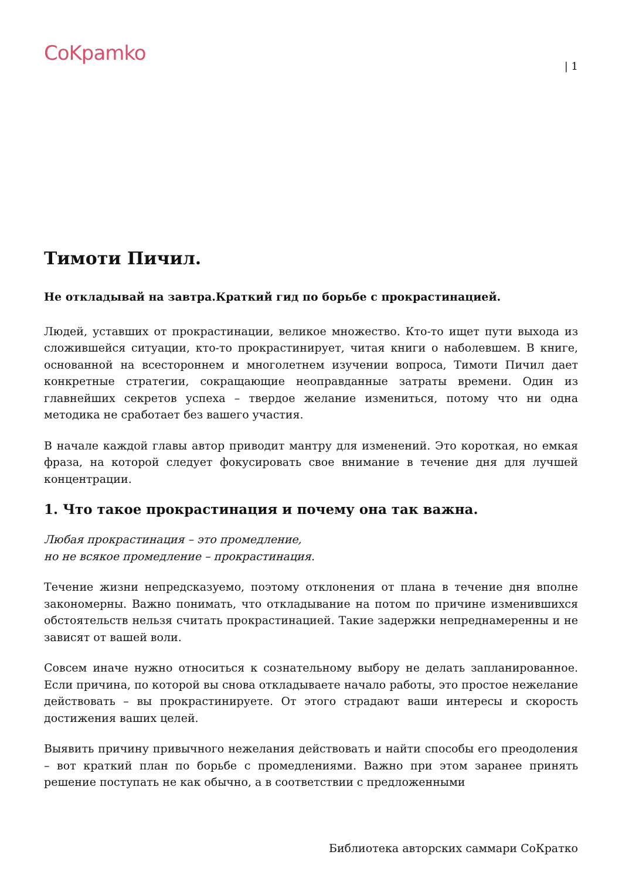CoKpamko
| 1
Тимоти Пичил.
Не откладывай на завтра.Краткий гид по борьбе с прокрастинацией.
Людей, уставших от прокрастинации, великое множество. Кто-то ищет пути выхода из сложившейся ситуации, кто-то прокрастинирует, читая книги о наболевшем. В книге, основанной на всестороннем и многолетнем изучении вопроса, Тимоти Пичил дает конкретные стратегии, сокращающие неоправданные затраты времени. Один из главнейших секретов успеха – твердое желание измениться, потому что ни одна методика не сработает без вашего участия.
В начале каждой главы автор приводит мантру для изменений. Это короткая, но емкая фраза, на которой следует фокусировать свое внимание в течение дня для лучшей концентрации.
1. Что такое прокрастинация и почему она так важна.
Любая прокрастинация – это промедление,
но не всякое промедление – прокрастинация.
Течение жизни непредсказуемо, поэтому отклонения от плана в течение дня вполне закономерны. Важно понимать, что откладывание на потом по причине изменившихся обстоятельств нельзя считать прокрастинацией. Такие задержки непреднамеренны и не зависят от вашей воли.
Совсем иначе нужно относиться к сознательному выбору не делать запланированное. Если причина, по которой вы снова откладываете начало работы, это простое нежелание действовать – вы прокрастинируете. От этого страдают ваши интересы и скорость достижения ваших целей.
Выявить причину привычного нежелания действовать и найти способы его преодоления – вот краткий план по борьбе с промедлениями. Важно при этом заранее принять решение поступать не как обычно, а в соответствии с предложенными
Библиотека авторских саммари СоКратко